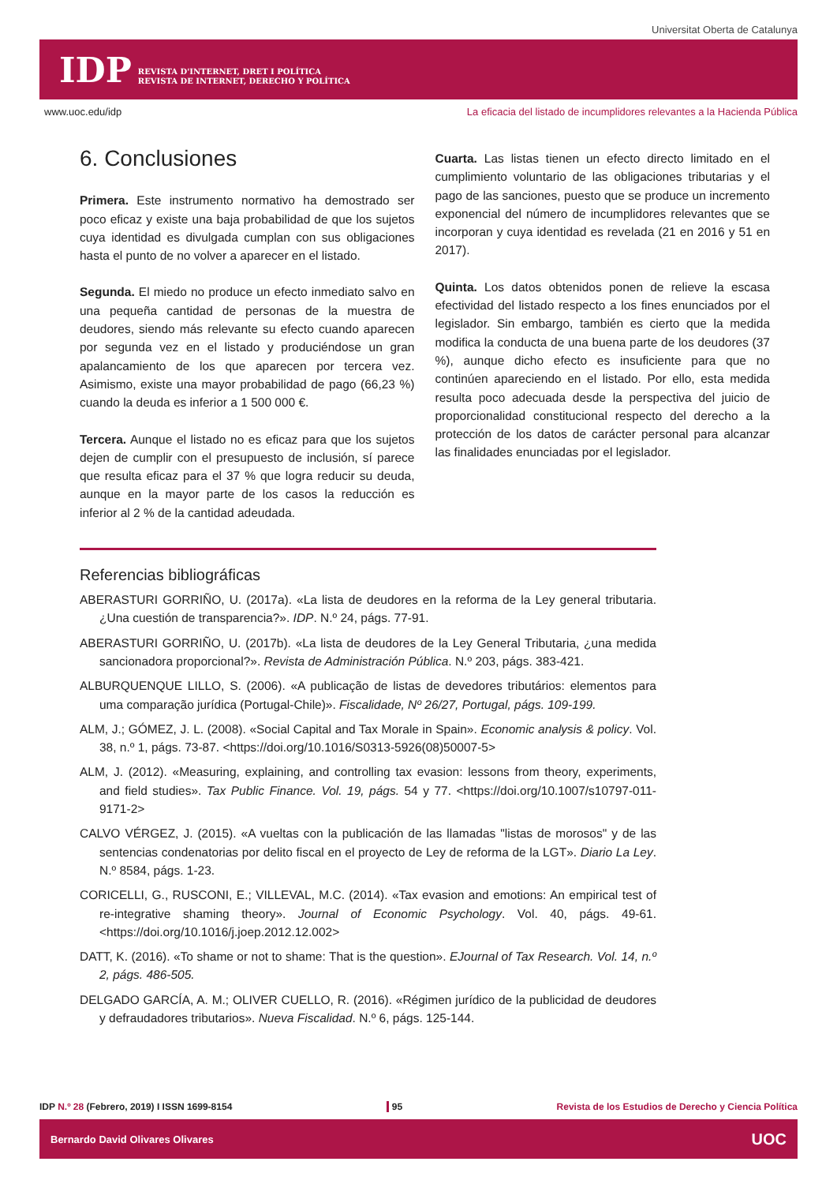Universitat Oberta de Catalunya
IDP
REVISTA D'INTERNET, DRET I POLÍTICA
REVISTA DE INTERNET, DERECHO Y POLÍTICA
www.uoc.edu/idp La eficacia del listado de incumplidores relevantes a la Hacienda Pública
6. Conclusiones
Primera. Este instrumento normativo ha demostrado ser poco eficaz y existe una baja probabilidad de que los sujetos cuya identidad es divulgada cumplan con sus obligaciones hasta el punto de no volver a aparecer en el listado.
Segunda. El miedo no produce un efecto inmediato salvo en una pequeña cantidad de personas de la muestra de deudores, siendo más relevante su efecto cuando aparecen por segunda vez en el listado y produciéndose un gran apalancamiento de los que aparecen por tercera vez. Asimismo, existe una mayor probabilidad de pago (66,23 %) cuando la deuda es inferior a 1 500 000 €.
Tercera. Aunque el listado no es eficaz para que los sujetos dejen de cumplir con el presupuesto de inclusión, sí parece que resulta eficaz para el 37 % que logra reducir su deuda, aunque en la mayor parte de los casos la reducción es inferior al 2 % de la cantidad adeudada.
Cuarta. Las listas tienen un efecto directo limitado en el cumplimiento voluntario de las obligaciones tributarias y el pago de las sanciones, puesto que se produce un incremento exponencial del número de incumplidores relevantes que se incorporan y cuya identidad es revelada (21 en 2016 y 51 en 2017).
Quinta. Los datos obtenidos ponen de relieve la escasa efectividad del listado respecto a los fines enunciados por el legislador. Sin embargo, también es cierto que la medida modifica la conducta de una buena parte de los deudores (37 %), aunque dicho efecto es insuficiente para que no continúen apareciendo en el listado. Por ello, esta medida resulta poco adecuada desde la perspectiva del juicio de proporcionalidad constitucional respecto del derecho a la protección de los datos de carácter personal para alcanzar las finalidades enunciadas por el legislador.
Referencias bibliográficas
ABERASTURI GORRIÑO, U. (2017a). «La lista de deudores en la reforma de la Ley general tributaria. ¿Una cuestión de transparencia?». IDP. N.º 24, págs. 77-91.
ABERASTURI GORRIÑO, U. (2017b). «La lista de deudores de la Ley General Tributaria, ¿una medida sancionadora proporcional?». Revista de Administración Pública. N.º 203, págs. 383-421.
ALBURQUENQUE LILLO, S. (2006). «A publicação de listas de devedores tributários: elementos para uma comparação jurídica (Portugal-Chile)». Fiscalidade, Nº 26/27, Portugal, págs. 109-199.
ALM, J.; GÓMEZ, J. L. (2008). «Social Capital and Tax Morale in Spain». Economic analysis & policy. Vol. 38, n.º 1, págs. 73-87. <https://doi.org/10.1016/S0313-5926(08)50007-5>
ALM, J. (2012). «Measuring, explaining, and controlling tax evasion: lessons from theory, experiments, and field studies». Tax Public Finance. Vol. 19, págs. 54 y 77. <https://doi.org/10.1007/s10797-011-9171-2>
CALVO VÉRGEZ, J. (2015). «A vueltas con la publicación de las llamadas "listas de morosos" y de las sentencias condenatorias por delito fiscal en el proyecto de Ley de reforma de la LGT». Diario La Ley. N.º 8584, págs. 1-23.
CORICELLI, G., RUSCONI, E.; VILLEVAL, M.C. (2014). «Tax evasion and emotions: An empirical test of re-integrative shaming theory». Journal of Economic Psychology. Vol. 40, págs. 49-61. <https://doi.org/10.1016/j.joep.2012.12.002>
DATT, K. (2016). «To shame or not to shame: That is the question». EJournal of Tax Research. Vol. 14, n.º 2, págs. 486-505.
DELGADO GARCÍA, A. M.; OLIVER CUELLO, R. (2016). «Régimen jurídico de la publicidad de deudores y defraudadores tributarios». Nueva Fiscalidad. N.º 6, págs. 125-144.
IDP N.º 28 (Febrero, 2019) I ISSN 1699-8154 95 Revista de los Estudios de Derecho y Ciencia Política
Bernardo David Olivares Olivares UOC